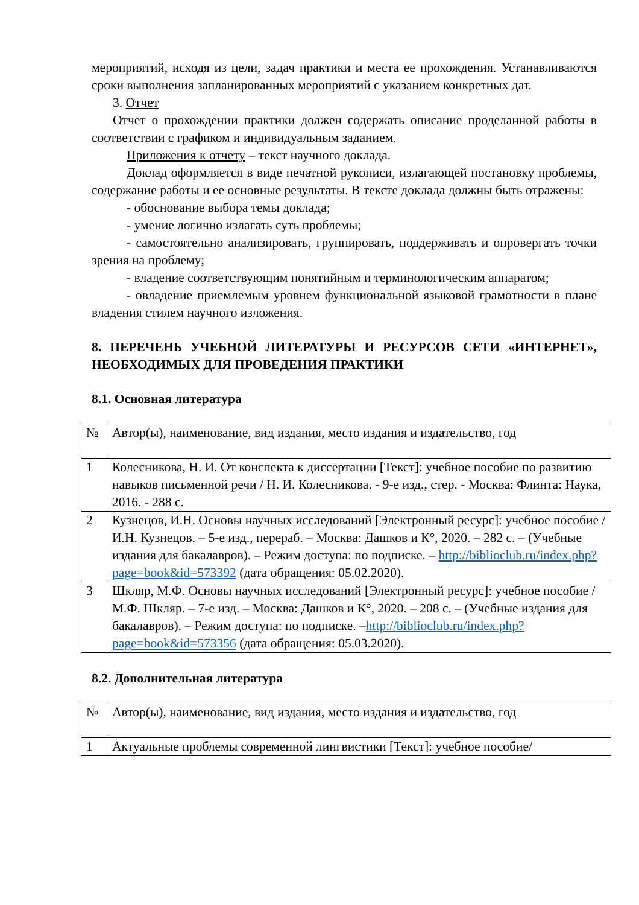мероприятий, исходя из цели, задач практики и места ее прохождения. Устанавливаются сроки выполнения запланированных мероприятий с указанием конкретных дат.
3. Отчет
Отчет о прохождении практики должен содержать описание проделанной работы в соответствии с графиком и индивидуальным заданием.
Приложения к отчету – текст научного доклада.
Доклад оформляется в виде печатной рукописи, излагающей постановку проблемы, содержание работы и ее основные результаты. В тексте доклада должны быть отражены:
- обоснование выбора темы доклада;
- умение логично излагать суть проблемы;
- самостоятельно анализировать, группировать, поддерживать и опровергать точки зрения на проблему;
- владение соответствующим понятийным и терминологическим аппаратом;
- овладение приемлемым уровнем функциональной языковой грамотности в плане владения стилем научного изложения.
8. ПЕРЕЧЕНЬ УЧЕБНОЙ ЛИТЕРАТУРЫ И РЕСУРСОВ СЕТИ «ИНТЕРНЕТ», НЕОБХОДИМЫХ ДЛЯ ПРОВЕДЕНИЯ ПРАКТИКИ
8.1. Основная литература
| № | Автор(ы), наименование, вид издания, место издания и издательство, год |
| 1 | Колесникова, Н. И. От конспекта к диссертации [Текст]: учебное пособие по развитию навыков письменной речи / Н. И. Колесникова. - 9-е изд., стер. - Москва: Флинта: Наука, 2016. - 288 с. |
| 2 | Кузнецов, И.Н. Основы научных исследований [Электронный ресурс]: учебное пособие / И.Н. Кузнецов. – 5-е изд., перераб. – Москва: Дашков и К°, 2020. – 282 с. – (Учебные издания для бакалавров). – Режим доступа: по подписке. – http://biblioclub.ru/index.php?page=book&id=573392 (дата обращения: 05.02.2020). |
| 3 | Шкляр, М.Ф. Основы научных исследований [Электронный ресурс]: учебное пособие / М.Ф. Шкляр. – 7-е изд. – Москва: Дашков и К°, 2020. – 208 с. – (Учебные издания для бакалавров). – Режим доступа: по подписке. – http://biblioclub.ru/index.php?page=book&id=573356 (дата обращения: 05.03.2020). |
8.2. Дополнительная литература
| № | Автор(ы), наименование, вид издания, место издания и издательство, год |
| 1 | Актуальные проблемы современной лингвистики [Текст]: учебное пособие/ |